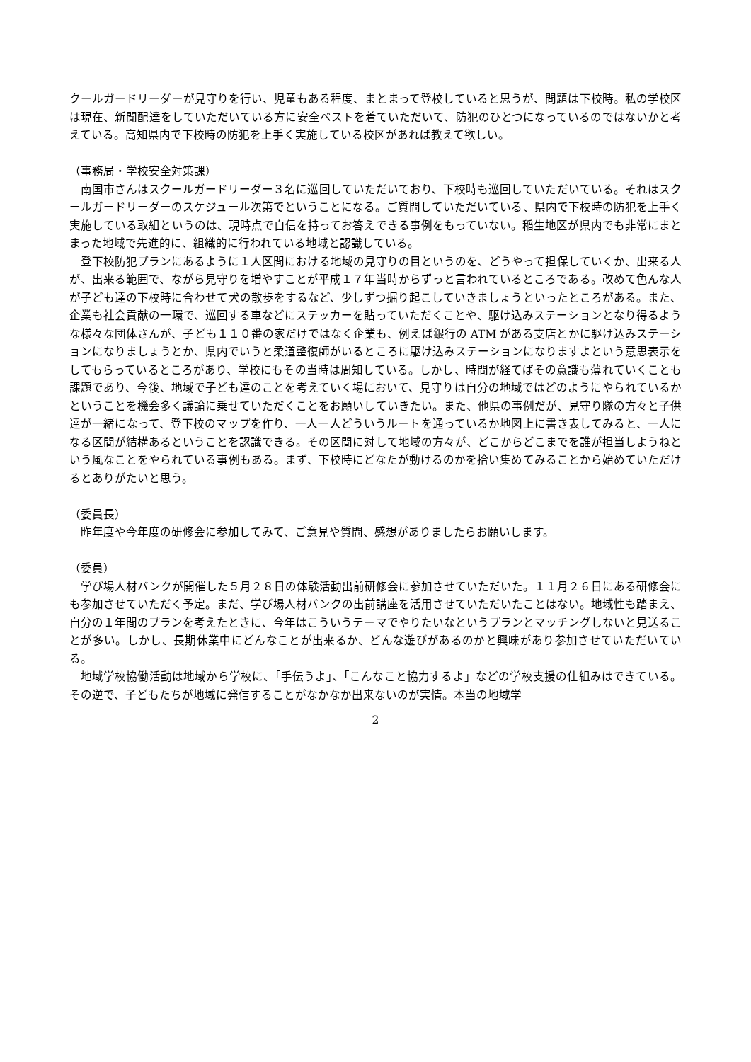クールガードリーダーが見守りを行い、児童もある程度、まとまって登校していると思うが、問題は下校時。私の学校区は現在、新聞配達をしていただいている方に安全ベストを着ていただいて、防犯のひとつになっているのではないかと考えている。高知県内で下校時の防犯を上手く実施している校区があれば教えて欲しい。
（事務局・学校安全対策課）
南国市さんはスクールガードリーダー３名に巡回していただいており、下校時も巡回していただいている。それはスクールガードリーダーのスケジュール次第でということになる。ご質問していただいている、県内で下校時の防犯を上手く実施している取組というのは、現時点で自信を持ってお答えできる事例をもっていない。稲生地区が県内でも非常にまとまった地域で先進的に、組織的に行われている地域と認識している。
登下校防犯プランにあるように１人区間における地域の見守りの目というのを、どうやって担保していくか、出来る人が、出来る範囲で、ながら見守りを増やすことが平成１７年当時からずっと言われているところである。改めて色んな人が子ども達の下校時に合わせて犬の散歩をするなど、少しずつ掘り起こしていきましょうといったところがある。また、企業も社会貢献の一環で、巡回する車などにステッカーを貼っていただくことや、駆け込みステーションとなり得るような様々な団体さんが、子ども１１０番の家だけではなく企業も、例えば銀行の ATM がある支店とかに駆け込みステーションになりましょうとか、県内でいうと柔道整復師がいるところに駆け込みステーションになりますよという意思表示をしてもらっているところがあり、学校にもその当時は周知している。しかし、時間が経てばその意識も薄れていくことも課題であり、今後、地域で子ども達のことを考えていく場において、見守りは自分の地域ではどのようにやられているかということを機会多く議論に乗せていただくことをお願いしていきたい。また、他県の事例だが、見守り隊の方々と子供達が一緒になって、登下校のマップを作り、一人一人どういうルートを通っているか地図上に書き表してみると、一人になる区間が結構あるということを認識できる。その区間に対して地域の方々が、どこからどこまでを誰が担当しようねという風なことをやられている事例もある。まず、下校時にどなたが動けるのかを拾い集めてみることから始めていただけるとありがたいと思う。
（委員長）
昨年度や今年度の研修会に参加してみて、ご意見や質問、感想がありましたらお願いします。
（委員）
学び場人材バンクが開催した５月２８日の体験活動出前研修会に参加させていただいた。１１月２６日にある研修会にも参加させていただく予定。まだ、学び場人材バンクの出前講座を活用させていただいたことはない。地域性も踏まえ、自分の１年間のプランを考えたときに、今年はこういうテーマでやりたいなというプランとマッチングしないと見送ることが多い。しかし、長期休業中にどんなことが出来るか、どんな遊びがあるのかと興味があり参加させていただいている。
地域学校協働活動は地域から学校に、「手伝うよ」、「こんなこと協力するよ」などの学校支援の仕組みはできている。その逆で、子どもたちが地域に発信することがなかなか出来ないのが実情。本当の地域学
2